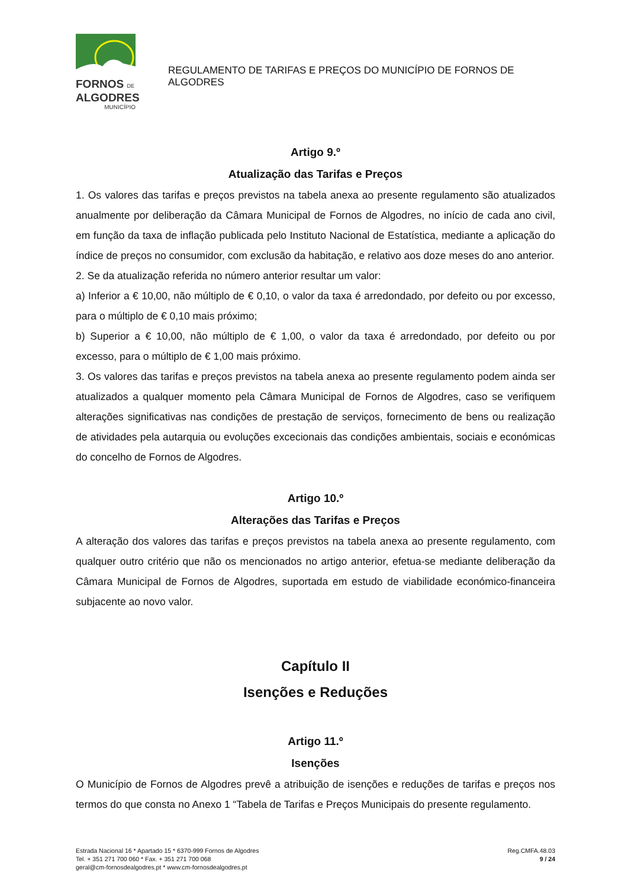FORNOS DE
ALGODRES
MUNICÍPIO
REGULAMENTO DE TARIFAS E PREÇOS DO MUNICÍPIO DE FORNOS DE ALGODRES
Artigo 9.º
Atualização das Tarifas e Preços
1. Os valores das tarifas e preços previstos na tabela anexa ao presente regulamento são atualizados anualmente por deliberação da Câmara Municipal de Fornos de Algodres, no início de cada ano civil, em função da taxa de inflação publicada pelo Instituto Nacional de Estatística, mediante a aplicação do índice de preços no consumidor, com exclusão da habitação, e relativo aos doze meses do ano anterior.
2. Se da atualização referida no número anterior resultar um valor:
a) Inferior a € 10,00, não múltiplo de € 0,10, o valor da taxa é arredondado, por defeito ou por excesso, para o múltiplo de € 0,10 mais próximo;
b) Superior a € 10,00, não múltiplo de € 1,00, o valor da taxa é arredondado, por defeito ou por excesso, para o múltiplo de € 1,00 mais próximo.
3. Os valores das tarifas e preços previstos na tabela anexa ao presente regulamento podem ainda ser atualizados a qualquer momento pela Câmara Municipal de Fornos de Algodres, caso se verifiquem alterações significativas nas condições de prestação de serviços, fornecimento de bens ou realização de atividades pela autarquia ou evoluções excecionais das condições ambientais, sociais e económicas do concelho de Fornos de Algodres.
Artigo 10.º
Alterações das Tarifas e Preços
A alteração dos valores das tarifas e preços previstos na tabela anexa ao presente regulamento, com qualquer outro critério que não os mencionados no artigo anterior, efetua-se mediante deliberação da Câmara Municipal de Fornos de Algodres, suportada em estudo de viabilidade económico-financeira subjacente ao novo valor.
Capítulo II
Isenções e Reduções
Artigo 11.º
Isenções
O Município de Fornos de Algodres prevê a atribuição de isenções e reduções de tarifas e preços nos termos do que consta no Anexo 1 “Tabela de Tarifas e Preços Municipais do presente regulamento.
Estrada Nacional 16 * Apartado 15 * 6370-999 Fornos de Algodres
Tel. + 351 271 700 060 * Fax. + 351 271 700 068
geral@cm-fornosdealgodres.pt * www.cm-fornosdealgodres.pt
Reg.CMFA.48.03
9 / 24